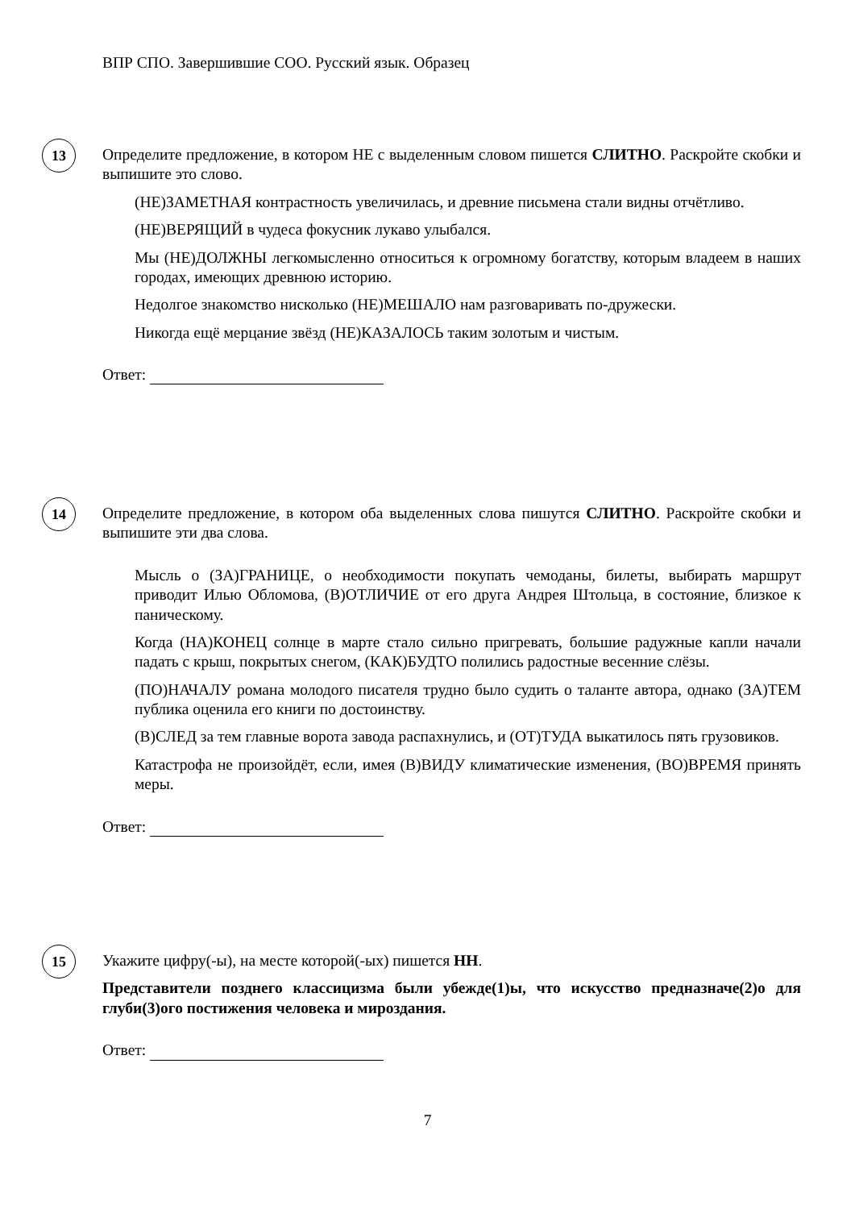ВПР СПО. Завершившие СОО. Русский язык. Образец
13
Определите предложение, в котором НЕ с выделенным словом пишется СЛИТНО. Раскройте скобки и выпишите это слово.
(НЕ)ЗАМЕТНАЯ контрастность увеличилась, и древние письмена стали видны отчётливо.
(НЕ)ВЕРЯЩИЙ в чудеса фокусник лукаво улыбался.
Мы (НЕ)ДОЛЖНЫ легкомысленно относиться к огромному богатству, которым владеем в наших городах, имеющих древнюю историю.
Недолгое знакомство нисколько (НЕ)МЕШАЛО нам разговаривать по-дружески.
Никогда ещё мерцание звёзд (НЕ)КАЗАЛОСЬ таким золотым и чистым.
Ответ:
14
Определите предложение, в котором оба выделенных слова пишутся СЛИТНО. Раскройте скобки и выпишите эти два слова.
Мысль о (ЗА)ГРАНИЦЕ, о необходимости покупать чемоданы, билеты, выбирать маршрут приводит Илью Обломова, (В)ОТЛИЧИЕ от его друга Андрея Штольца, в состояние, близкое к паническому.
Когда (НА)КОНЕЦ солнце в марте стало сильно пригревать, большие радужные капли начали падать с крыш, покрытых снегом, (КАК)БУДТО полились радостные весенние слёзы.
(ПО)НАЧАЛУ романа молодого писателя трудно было судить о таланте автора, однако (ЗА)ТЕМ публика оценила его книги по достоинству.
(В)СЛЕД за тем главные ворота завода распахнулись, и (ОТ)ТУДА выкатилось пять грузовиков.
Катастрофа не произойдёт, если, имея (В)ВИДУ климатические изменения, (ВО)ВРЕМЯ принять меры.
Ответ:
15
Укажите цифру(-ы), на месте которой(-ых) пишется НН.
Представители позднего классицизма были убежде(1)ы, что искусство предназначе(2)о для глуби(3)ого постижения человека и мироздания.
Ответ:
7